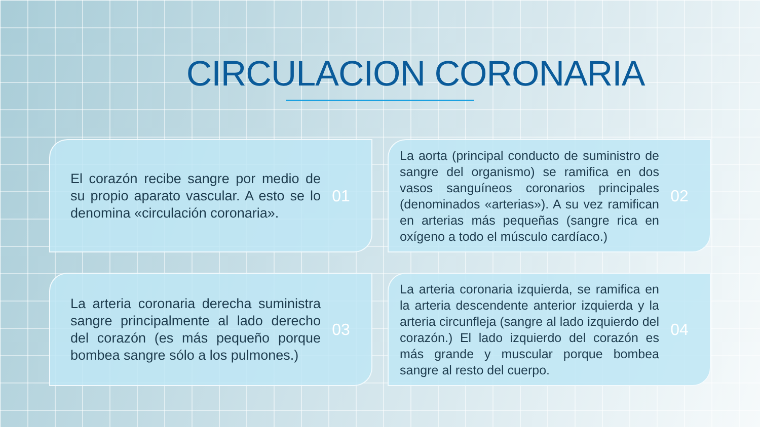CIRCULACION CORONARIA
El corazón recibe sangre por medio de su propio aparato vascular. A esto se lo denomina «circulación coronaria».
01
La aorta (principal conducto de suministro de sangre del organismo) se ramifica en dos vasos sanguíneos coronarios principales (denominados «arterias»). A su vez ramifican en arterias más pequeñas (sangre rica en oxígeno a todo el músculo cardíaco.)
02
La arteria coronaria derecha suministra sangre principalmente al lado derecho del corazón (es más pequeño porque bombea sangre sólo a los pulmones.)
03
La arteria coronaria izquierda, se ramifica en la arteria descendente anterior izquierda y la arteria circunfleja (sangre al lado izquierdo del corazón.) El lado izquierdo del corazón es más grande y muscular porque bombea sangre al resto del cuerpo.
04